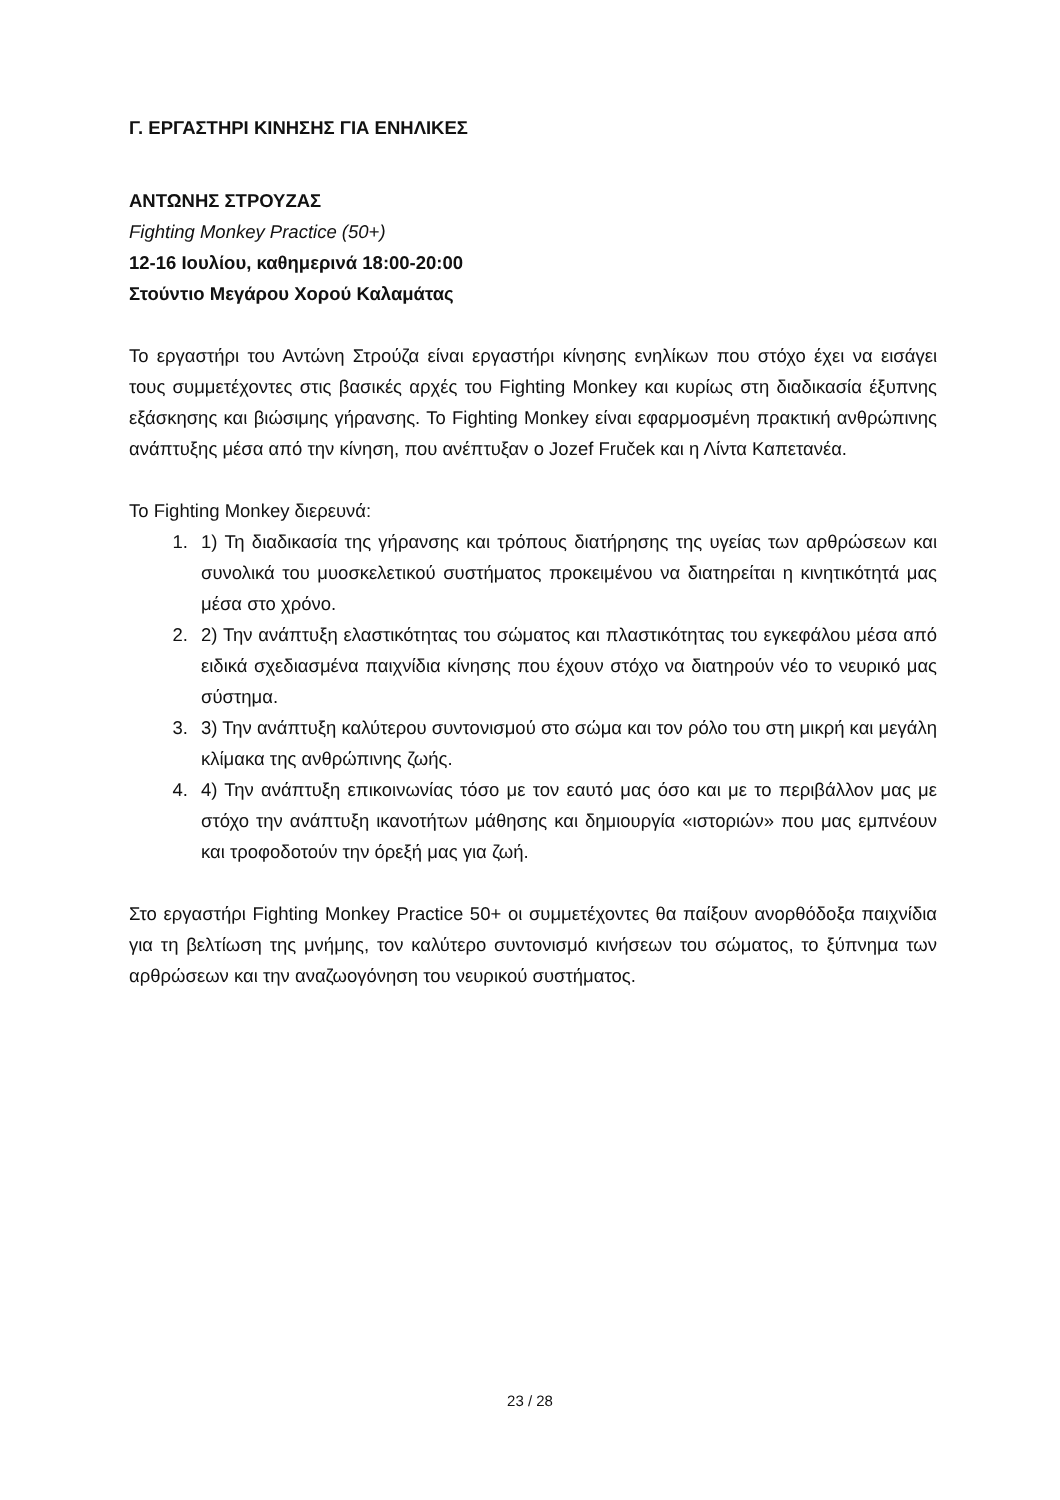Γ. ΕΡΓΑΣΤΗΡΙ ΚΙΝΗΣΗΣ ΓΙΑ ΕΝΗΛΙΚΕΣ
ΑΝΤΩΝΗΣ ΣΤΡΟΥΖΑΣ
Fighting Monkey Practice (50+)
12-16 Ιουλίου, καθημερινά 18:00-20:00
Στούντιο Μεγάρου Χορού Καλαμάτας
Το εργαστήρι του Αντώνη Στρούζα είναι εργαστήρι κίνησης ενηλίκων που στόχο έχει να εισάγει τους συμμετέχοντες στις βασικές αρχές του Fighting Monkey και κυρίως στη διαδικασία έξυπνης εξάσκησης και βιώσιμης γήρανσης. Το Fighting Monkey είναι εφαρμοσμένη πρακτική ανθρώπινης ανάπτυξης μέσα από την κίνηση, που ανέπτυξαν ο Jozef Fruček και η Λίντα Καπετανέα.
Το Fighting Monkey διερευνά:
1. 1) Τη διαδικασία της γήρανσης και τρόπους διατήρησης της υγείας των αρθρώσεων και συνολικά του μυοσκελετικού συστήματος προκειμένου να διατηρείται η κινητικότητά μας μέσα στο χρόνο.
2. 2) Την ανάπτυξη ελαστικότητας του σώματος και πλαστικότητας του εγκεφάλου μέσα από ειδικά σχεδιασμένα παιχνίδια κίνησης που έχουν στόχο να διατηρούν νέο το νευρικό μας σύστημα.
3. 3) Την ανάπτυξη καλύτερου συντονισμού στο σώμα και τον ρόλο του στη μικρή και μεγάλη κλίμακα της ανθρώπινης ζωής.
4. 4) Την ανάπτυξη επικοινωνίας τόσο με τον εαυτό μας όσο και με το περιβάλλον μας με στόχο την ανάπτυξη ικανοτήτων μάθησης και δημιουργία «ιστοριών» που μας εμπνέουν και τροφοδοτούν την όρεξή μας για ζωή.
Στο εργαστήρι Fighting Monkey Practice 50+ οι συμμετέχοντες θα παίξουν ανορθόδοξα παιχνίδια για τη βελτίωση της μνήμης, τον καλύτερο συντονισμό κινήσεων του σώματος, το ξύπνημα των αρθρώσεων και την αναζωογόνηση του νευρικού συστήματος.
23 / 28